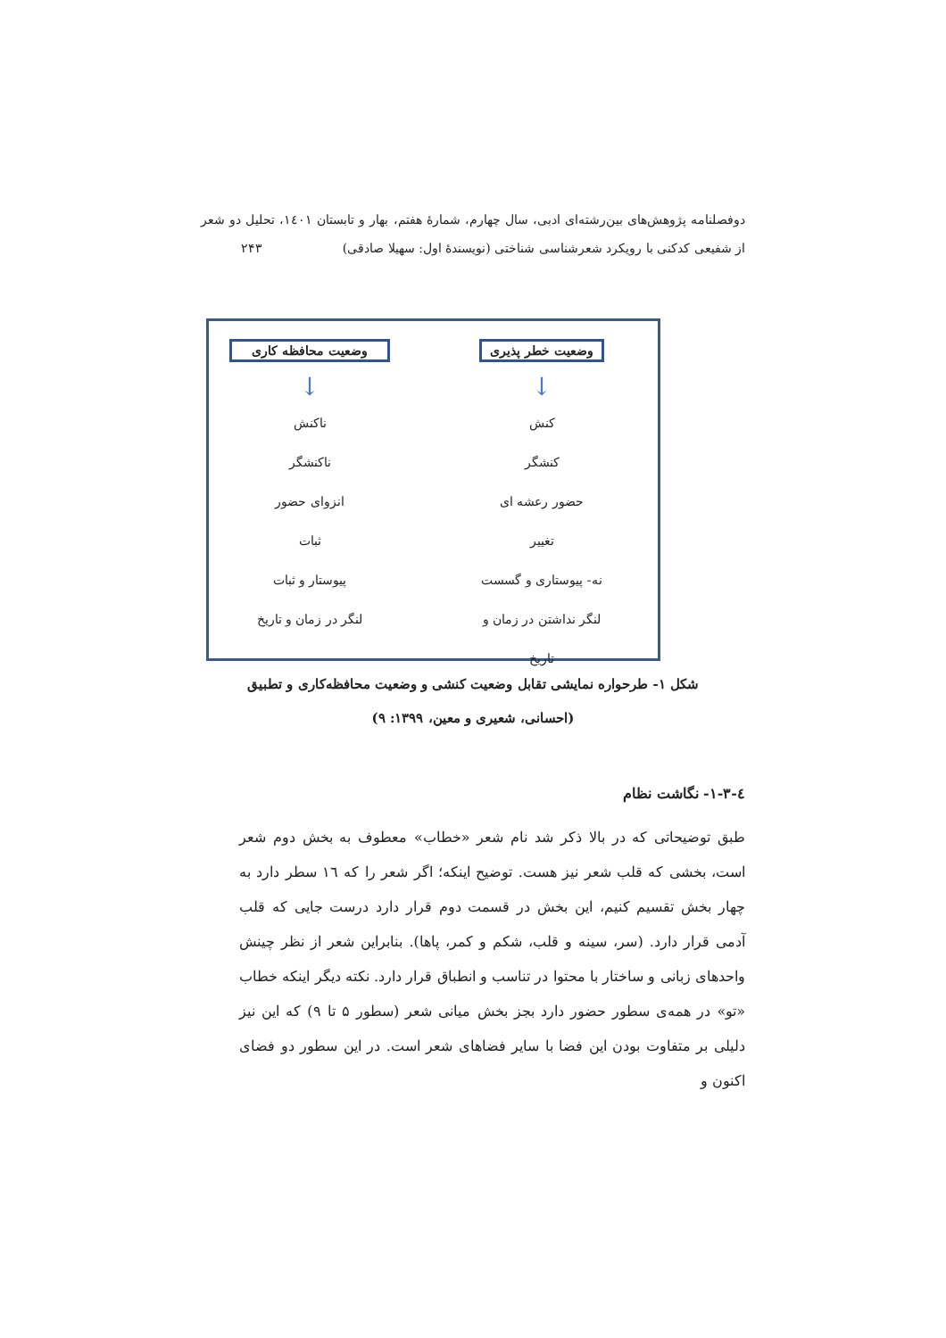دوفصلنامه پژوهش‌های بین‌رشته‌ای ادبی، سال چهارم، شمارهٔ هفتم، بهار و تابستان ۱٤۰۱، تحلیل دو شعر از شفیعی کدکنی با رویکرد شعرشناسی شناختی (نویسندهٔ اول: سهیلا صادقی) ۲۴۳
وضعیت خطر پذیری
↓
کنش
کنشگر
حضور رعشه ای
تغییر
نه- پیوستاری و گسست
لنگر نداشتن در زمان و تاریخ
وضعیت محافظه کاری
↓
ناکنش
ناکنشگر
انزوای حضور
ثبات
پیوستار و ثبات
لنگر در زمان و تاریخ
شکل ۱- طرحواره نمایشی تقابل وضعیت کنشی و وضعیت محافظه‌کاری و تطبیق
(احسانی، شعیری و معین، ۱۳۹۹: ۹)
٤-۱-۳- نگاشت نظام
طبق توضیحاتی که در بالا ذکر شد نام شعر «خطاب» معطوف به بخش دوم شعر است، بخشی که قلب شعر نیز هست. توضیح اینکه؛ اگر شعر را که ۱٦ سطر دارد به چهار بخش تقسیم کنیم، این بخش در قسمت دوم قرار دارد درست جایی که قلب آدمی قرار دارد. (سر، سینه و قلب، شکم و کمر، پاها). بنابراین شعر از نظر چینش واحدهای زبانی و ساختار با محتوا در تناسب و انطباق قرار دارد. نکته دیگر اینکه خطاب «تو» در همه‌ی سطور حضور دارد بجز بخش میانی شعر (سطور ۵ تا ۹) که این نیز دلیلی بر متفاوت بودن این فضا با سایر فضاهای شعر است. در این سطور دو فضای اکنون و